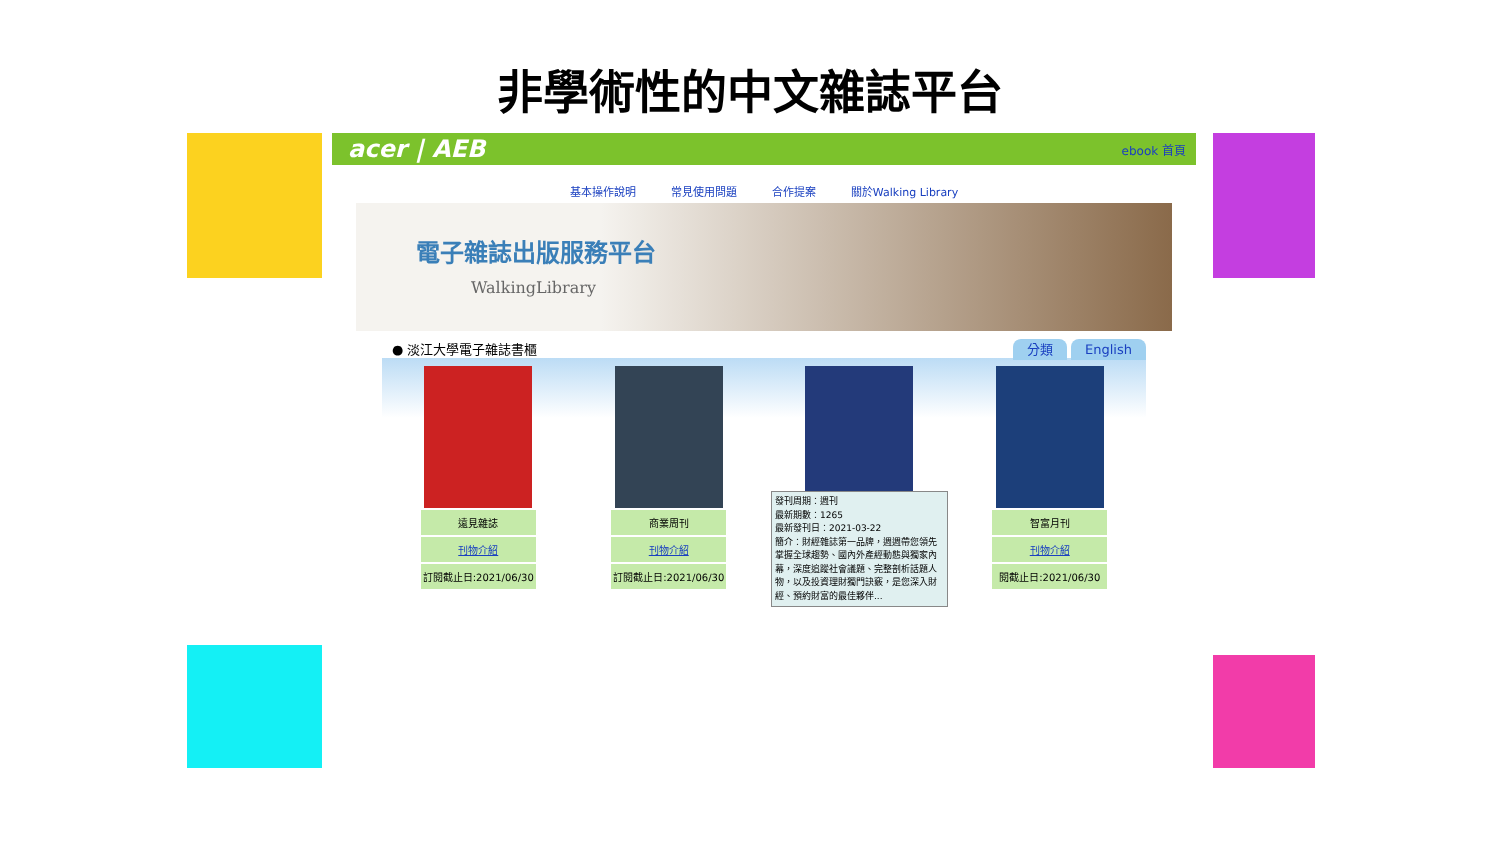非學術性的中文雜誌平台
acer | AEB ebook 首頁
基本操作說明 常見使用問題 合作提案 關於Walking Library
電子雜誌出版服務平台
WalkingLibrary
● 淡江大學電子雜誌書櫃 分類 English
遠見雜誌
刊物介紹
訂閱截止日:2021/06/30
商業周刊
刊物介紹
訂閱截止日:2021/06/30
發刊周期：週刊
最新期數：1265
最新發刊日：2021-03-22
簡介：財經雜誌第一品牌，週週帶您領先掌握全球趨勢、國內外產經動態與獨家內幕，深度追蹤社會議題、完整剖析話題人物，以及投資理財獨門訣竅，是您深入財經、預約財富的最佳夥伴...
智富月刊
刊物介紹
閱截止日:2021/06/30